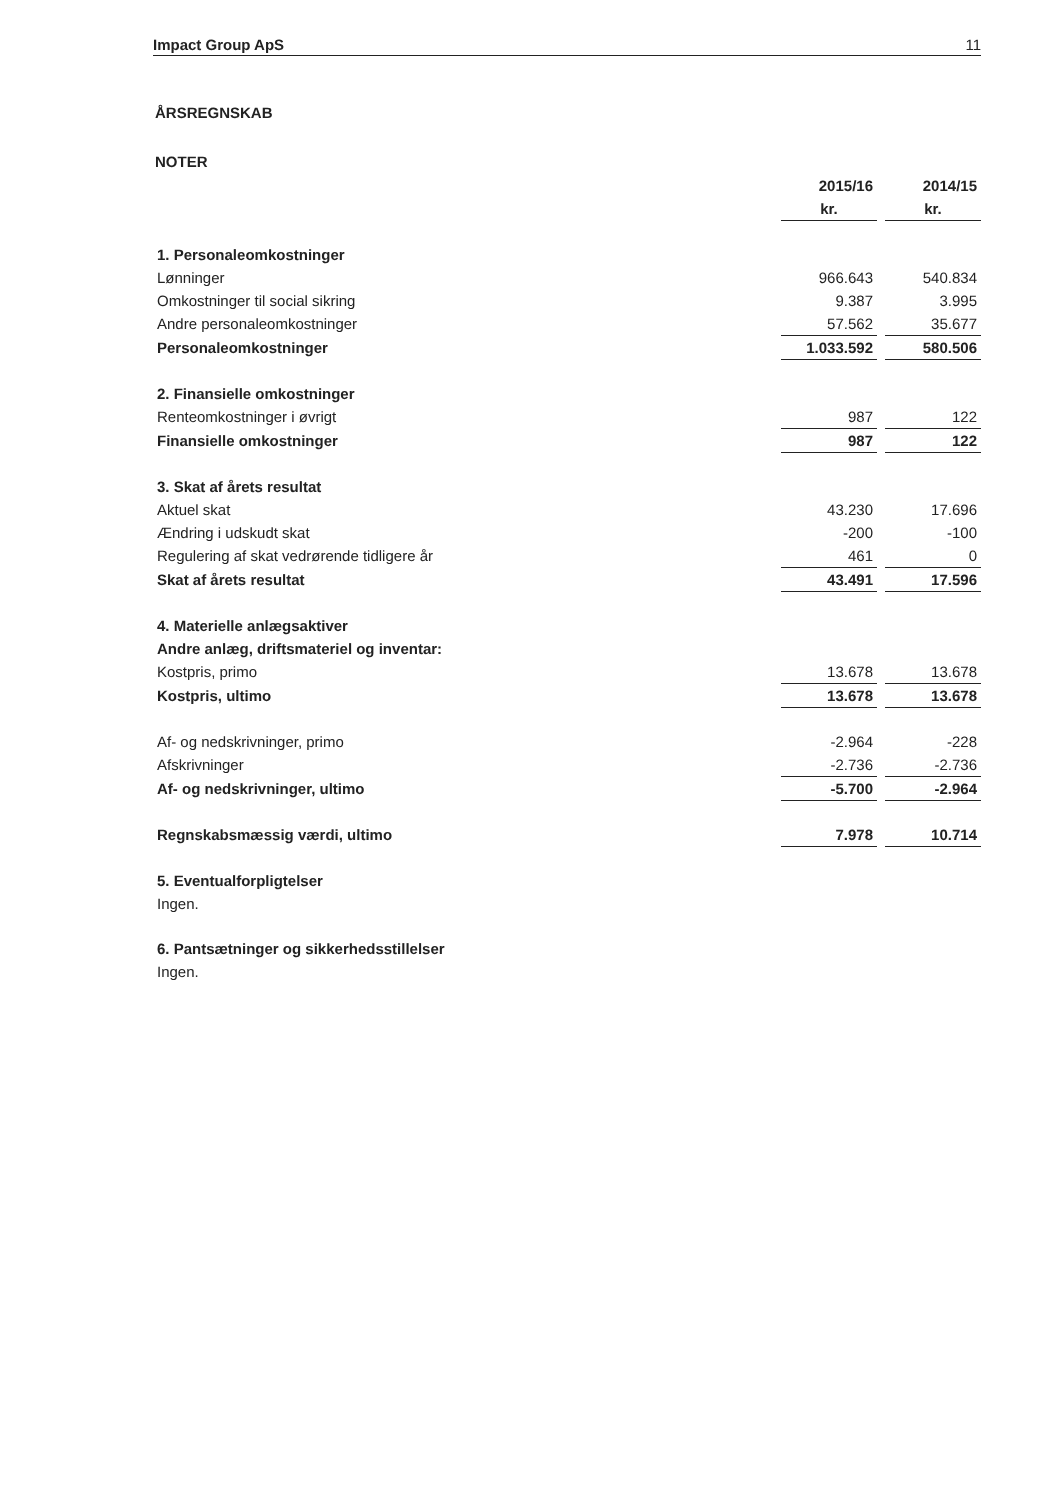Impact Group ApS 11
ÅRSREGNSKAB
NOTER
| | 2015/16 | | 2014/15 |
| --- | --- | --- | --- |
| | kr. | | kr. |
| 1. Personaleomkostninger | | | |
| Lønninger | 966.643 | | 540.834 |
| Omkostninger til social sikring | 9.387 | | 3.995 |
| Andre personaleomkostninger | 57.562 | | 35.677 |
| Personaleomkostninger | 1.033.592 | | 580.506 |
| 2. Finansielle omkostninger | | | |
| Renteomkostninger i øvrigt | 987 | | 122 |
| Finansielle omkostninger | 987 | | 122 |
| 3. Skat af årets resultat | | | |
| Aktuel skat | 43.230 | | 17.696 |
| Ændring i udskudt skat | -200 | | -100 |
| Regulering af skat vedrørende tidligere år | 461 | | 0 |
| Skat af årets resultat | 43.491 | | 17.596 |
| 4. Materielle anlægsaktiver | | | |
| Andre anlæg, driftsmateriel og inventar: | | | |
| Kostpris, primo | 13.678 | | 13.678 |
| Kostpris, ultimo | 13.678 | | 13.678 |
| Af- og nedskrivninger, primo | -2.964 | | -228 |
| Afskrivninger | -2.736 | | -2.736 |
| Af- og nedskrivninger, ultimo | -5.700 | | -2.964 |
| Regnskabsmæssig værdi, ultimo | 7.978 | | 10.714 |
| 5. Eventualforpligtelser | | | |
| Ingen. | | | |
| 6. Pantsætninger og sikkerhedsstillelser | | | |
| Ingen. | | | |